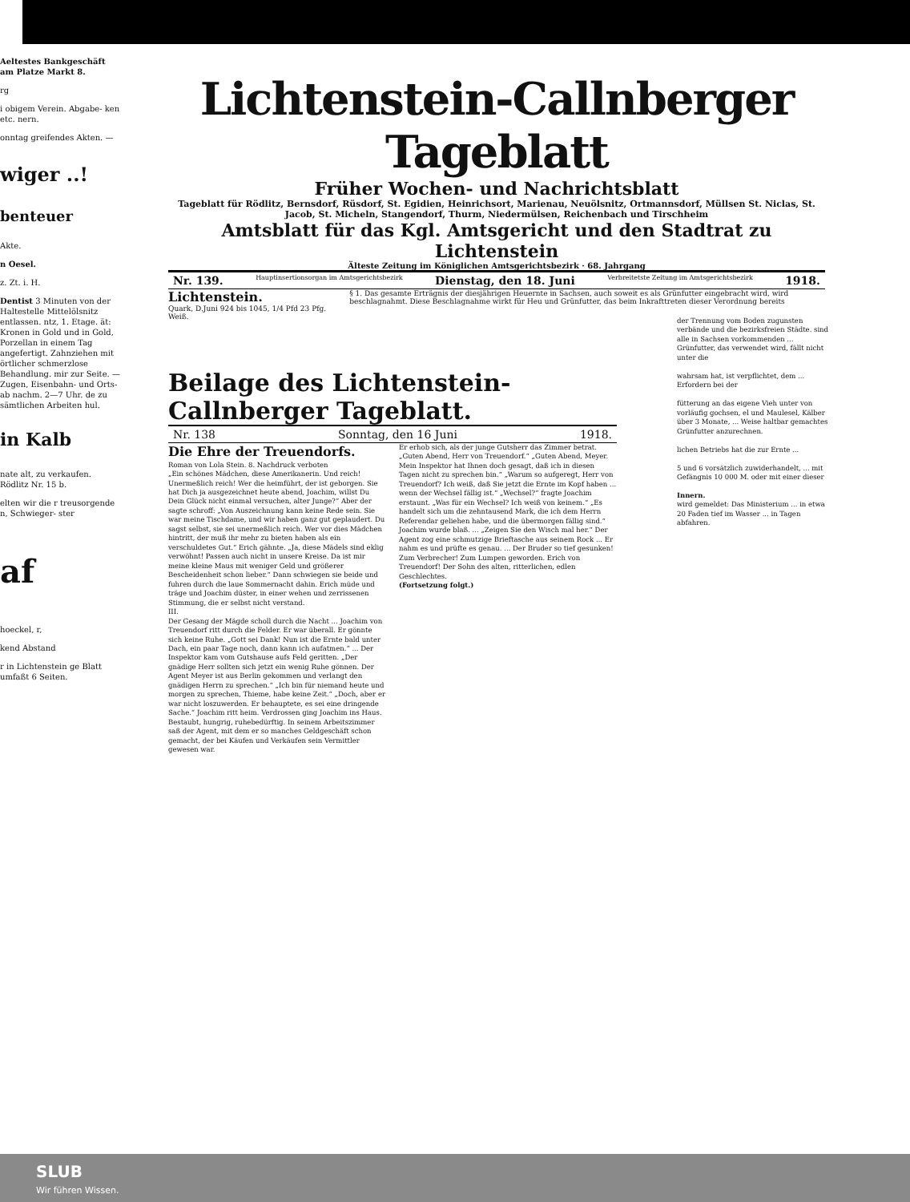Aeltestes Bankgeschäft am Platze Markt 8.
rg
i obigem Verein. Abgabe- ken etc. nern.
onntag greifendes Akten. —
wiger ..!
benteuer
Akte.
n Oesel.
z. Zt. i. H.
Dentist 3 Minuten von der Haltestelle Mittelölsnitz entlassen. ntz, 1. Etage. ät: Kronen in Gold und in Gold, Porzellan in einem Tag angefertigt. Zahnziehen mit örtlicher schmerzlose Behandlung. mir zur Seite. — Zugen, Eisenbahn- und Orts- ab nachm. 2—7 Uhr. de zu sämtlichen Arbeiten hul.
in Kalb
nate alt, zu verkaufen. Rödlitz Nr. 15 b.
elten wir die r treusorgende n, Schwieger- ster
af
hoeckel, r,
kend Abstand
r in Lichtenstein ge Blatt umfaßt 6 Seiten.
Lichtenstein-Callnberger Tageblatt
Früher Wochen- und Nachrichtsblatt
Tageblatt für Rödlitz, Bernsdorf, Rüsdorf, St. Egidien, Heinrichsort, Marienau, Neuölsnitz, Ortmannsdorf, Müllsen St. Niclas, St. Jacob, St. Micheln, Stangendorf, Thurm, Niedermülsen, Reichenbach und Tirschheim
Amtsblatt für das Kgl. Amtsgericht und den Stadtrat zu Lichtenstein
Älteste Zeitung im Königlichen Amtsgerichtsbezirk · 68. Jahrgang
Nr. 139. Hauptinsertionsorgan im Amtsgerichtsbezirk Dienstag, den 18. Juni Verbreitetste Zeitung im Amtsgerichtsbezirk 1918.
Lichtenstein.
Quark, D.Juni 924 bis 1045, 1/4 Pfd 23 Pfg. Weiß.
§ 1. Das gesamte Erträgnis der diesjährigen Heuernte in Sachsen, auch soweit es als Grünfutter eingebracht wird, wird beschlagnahmt. Diese Beschlagnahme wirkt für Heu und Grünfutter, das beim Inkrafttreten dieser Verordnung bereits
Beilage des Lichtenstein-Callnberger Tageblatt.
Nr. 138 Sonntag, den 16 Juni 1918.
Die Ehre der Treuendorfs.
Roman von Lola Stein. 8. Nachdruck verboten
„Ein schönes Mädchen, diese Amerikanerin. Und reich! Unermeßlich reich! Wer die heimführt, der ist geborgen. Sie hat Dich ja ausgezeichnet heute abend, Joachim, willst Du Dein Glück nicht einmal versuchen, alter Junge?“ Aber der sagte schroff: „Von Auszeichnung kann keine Rede sein. Sie war meine Tischdame, und wir haben ganz gut geplaudert. Du sagst selbst, sie sei unermeßlich reich. Wer vor dies Mädchen hintritt, der muß ihr mehr zu bieten haben als ein verschuldetes Gut.“ Erich gähnte. „Ja, diese Mädels sind eklig verwöhnt! Passen auch nicht in unsere Kreise. Da ist mir meine kleine Maus mit weniger Geld und größerer Bescheidenheit schon lieber.“ Dann schwiegen sie beide und fuhren durch die laue Sommernacht dahin. Erich müde und träge und Joachim düster, in einer wehen und zerrissenen Stimmung, die er selbst nicht verstand.
III.
Der Gesang der Mägde scholl durch die Nacht ... Joachim von Treuendorf ritt durch die Felder. Er war überall. Er gönnte sich keine Ruhe. „Gott sei Dank! Nun ist die Ernte bald unter Dach, ein paar Tage noch, dann kann ich aufatmen.“ ... Der Inspektor kam vom Gutshause aufs Feld geritten. „Der gnädige Herr sollten sich jetzt ein wenig Ruhe gönnen. Der Agent Meyer ist aus Berlin gekommen und verlangt den gnädigen Herrn zu sprechen.“ „Ich bin für niemand heute und morgen zu sprechen, Thieme, habe keine Zeit.“ „Doch, aber er war nicht loszuwerden. Er behauptete, es sei eine dringende Sache.“ Joachim ritt heim. Verdrossen ging Joachim ins Haus. Bestaubt, hungrig, ruhebedürftig. In seinem Arbeitszimmer saß der Agent, mit dem er so manches Geldgeschäft schon gemacht, der bei Käufen und Verkäufen sein Vermittler gewesen war.
Er erhob sich, als der junge Gutsherr das Zimmer betrat. „Guten Abend, Herr von Treuendorf.“ „Guten Abend, Meyer. Mein Inspektor hat Ihnen doch gesagt, daß ich in diesen Tagen nicht zu sprechen bin.“ „Warum so aufgeregt, Herr von Treuendorf? Ich weiß, daß Sie jetzt die Ernte im Kopf haben ... wenn der Wechsel fällig ist.“ „Wechsel?“ fragte Joachim erstaunt. „Was für ein Wechsel? Ich weiß von keinem.“ „Es handelt sich um die zehntausend Mark, die ich dem Herrn Referendar geliehen habe, und die übermorgen fällig sind.“ Joachim wurde blaß. ... „Zeigen Sie den Wisch mal her.“ Der Agent zog eine schmutzige Brieftasche aus seinem Rock ... Er nahm es und prüfte es genau. ... Der Bruder so tief gesunken! Zum Verbrecher! Zum Lumpen geworden. Erich von Treuendorf! Der Sohn des alten, ritterlichen, edlen Geschlechtes.
(Fortsetzung folgt.)
der Trennung vom Boden zugunsten verbände und die bezirksfreien Städte. sind alle in Sachsen vorkommenden ... Grünfutter, das verwendet wird, fällt nicht unter die
wahrsam hat, ist verpflichtet, dem ... Erfordern bei der
fütterung an das eigene Vieh unter von vorläufig gochsen, el und Maulesel, Kälber über 3 Monate, ... Weise haltbar gemachtes Grünfutter anzurechnen.
lichen Betriebs hat die zur Ernte ...
5 und 6 vorsätzlich zuwiderhandelt, ... mit Gefängnis 10 000 M. oder mit einer dieser
Innern.
wird gemeldet: Das Ministerium ... in etwa 20 Faden tief im Wasser ... in Tagen abfahren.
SLUB
Wir führen Wissen.